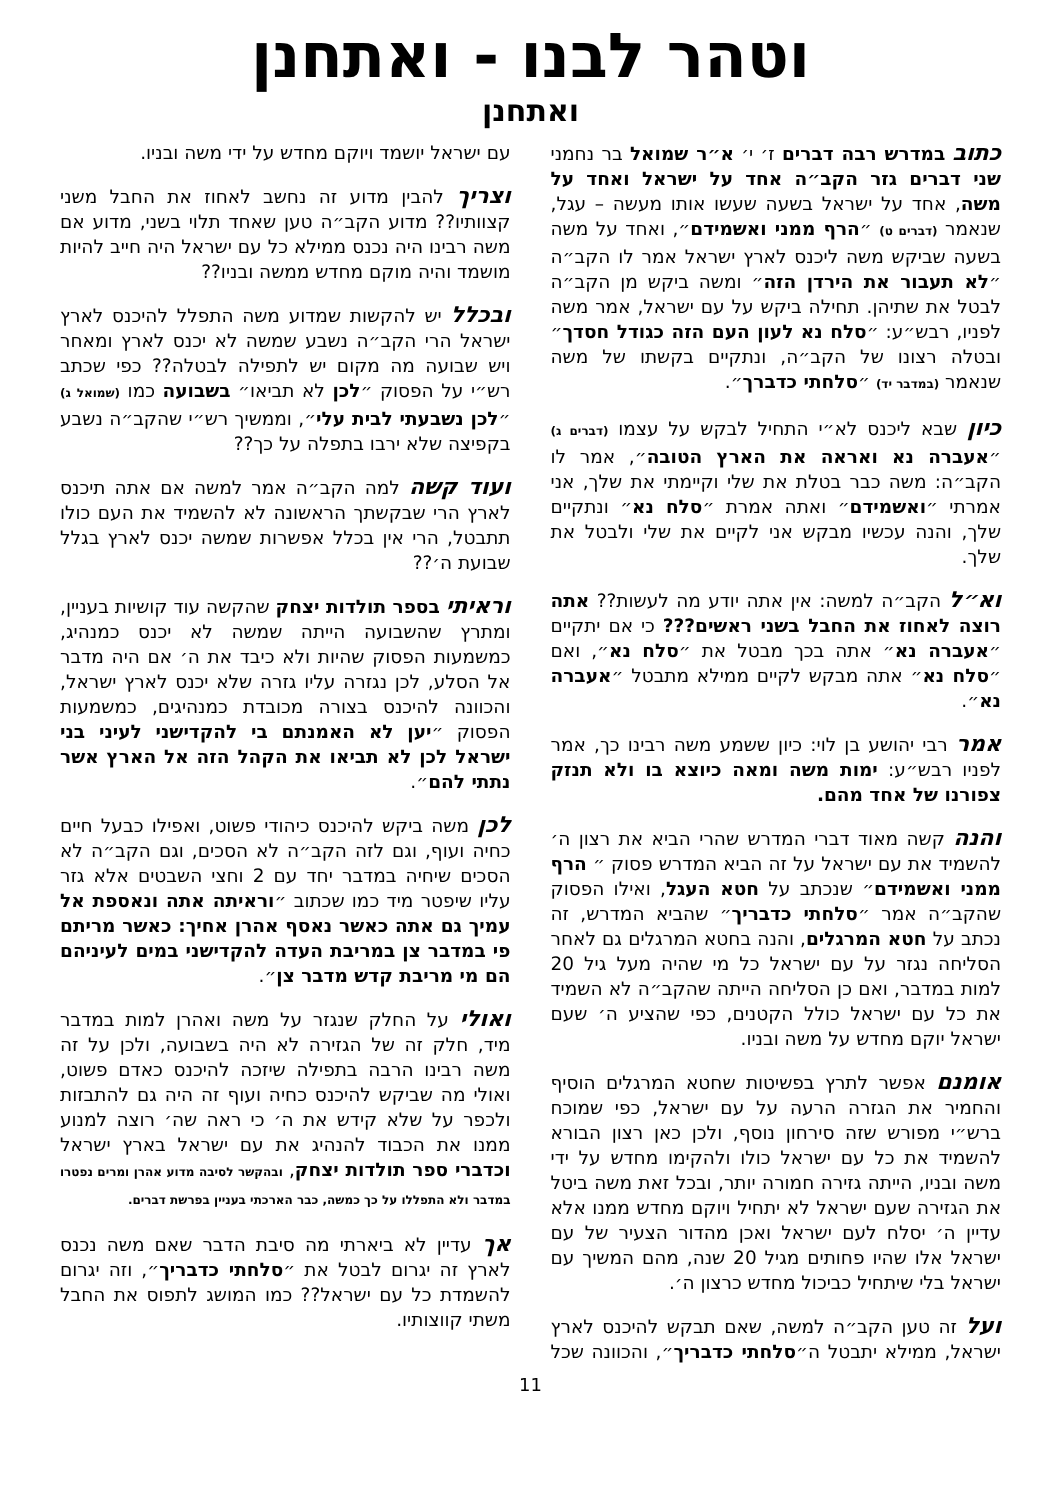וטהר לבנו - ואתחנן
ואתחנן
כתוב במדרש רבה דברים ז׳ י׳ א״ר שמואל בר נחמני שני דברים גזר הקב״ה אחד על ישראל ואחד על משה, אחד על ישראל בשעה שעשו אותו מעשה – עגל, שנאמר (דברים ט) ״הרף ממני ואשמידם״, ואחד על משה בשעה שביקש משה ליכנס לארץ ישראל אמר לו הקב״ה ״לא תעבור את הירדן הזה״ ומשה ביקש מן הקב״ה לבטל את שתיהן. תחילה ביקש על עם ישראל, אמר משה לפניו, רבש״ע: ״סלח נא לעון העם הזה כגודל חסדך״ ובטלה רצונו של הקב״ה, ונתקיים בקשתו של משה שנאמר (במדבר יד) ״סלחתי כדברך״.
כיון שבא ליכנס לא״י התחיל לבקש על עצמו (דברים ג) ״אעברה נא ואראה את הארץ הטובה״, אמר לו הקב״ה: משה כבר בטלת את שלי וקיימתי את שלך, אני אמרתי ״ואשמידם״ ואתה אמרת ״סלח נא״ ונתקיים שלך, והנה עכשיו מבקש אני לקיים את שלי ולבטל את שלך.
וא״ל הקב״ה למשה: אין אתה יודע מה לעשות?? אתה רוצה לאחוז את החבל בשני ראשים??? כי אם יתקיים ״אעברה נא״ אתה בכך מבטל את ״סלח נא״, ואם ״סלח נא״ אתה מבקש לקיים ממילא מתבטל ״אעברה נא״.
אמר רבי יהושע בן לוי: כיון ששמע משה רבינו כך, אמר לפניו רבש״ע: ימות משה ומאה כיוצא בו ולא תנזק צפורנו של אחד מהם.
והנה קשה מאוד דברי המדרש שהרי הביא את רצון ה׳ להשמיד את עם ישראל על זה הביא המדרש פסוק ״ הרף ממני ואשמידם״ שנכתב על חטא העגל, ואילו הפסוק שהקב״ה אמר ״סלחתי כדבריך״ שהביא המדרש, זה נכתב על חטא המרגלים, והנה בחטא המרגלים גם לאחר הסליחה נגזר על עם ישראל כל מי שהיה מעל גיל 20 למות במדבר, ואם כן הסליחה הייתה שהקב״ה לא השמיד את כל עם ישראל כולל הקטנים, כפי שהציע ה׳ שעם ישראל יוקם מחדש על משה ובניו.
אומנם אפשר לתרץ בפשיטות שחטא המרגלים הוסיף והחמיר את הגזרה הרעה על עם ישראל, כפי שמוכח ברש״י מפורש שזה סירחון נוסף, ולכן כאן רצון הבורא להשמיד את כל עם ישראל כולו ולהקימו מחדש על ידי משה ובניו, הייתה גזירה חמורה יותר, ובכל זאת משה ביטל את הגזירה שעם ישראל לא יתחיל ויוקם מחדש ממנו אלא עדיין ה׳ יסלח לעם ישראל ואכן מהדור הצעיר של עם ישראל אלו שהיו פחותים מגיל 20 שנה, מהם המשיך עם ישראל בלי שיתחיל כביכול מחדש כרצון ה׳.
ועל זה טען הקב״ה למשה, שאם תבקש להיכנס לארץ ישראל, ממילא יתבטל ה״סלחתי כדבריך״, והכוונה שכל עם ישראל יושמד ויוקם מחדש על ידי משה ובניו.
וצריך להבין מדוע זה נחשב לאחוז את החבל משני קצוותיו?? מדוע הקב״ה טען שאחד תלוי בשני, מדוע אם משה רבינו היה נכנס ממילא כל עם ישראל היה חייב להיות מושמד והיה מוקם מחדש ממשה ובניו??
ובכלל יש להקשות שמדוע משה התפלל להיכנס לארץ ישראל הרי הקב״ה נשבע שמשה לא יכנס לארץ ומאחר ויש שבועה מה מקום יש לתפילה לבטלה?? כפי שכתב רש״י על הפסוק ״לכן לא תביאו״ בשבועה כמו (שמואל ג) ״לכן נשבעתי לבית עלי״, וממשיך רש״י שהקב״ה נשבע בקפיצה שלא ירבו בתפלה על כך??
ועוד קשה למה הקב״ה אמר למשה אם אתה תיכנס לארץ הרי שבקשתך הראשונה לא להשמיד את העם כולו תתבטל, הרי אין בכלל אפשרות שמשה יכנס לארץ בגלל שבועת ה׳??
וראיתי בספר תולדות יצחק שהקשה עוד קושיות בעניין, ומתרץ שהשבועה הייתה שמשה לא יכנס כמנהיג, כמשמעות הפסוק שהיות ולא כיבד את ה׳ אם היה מדבר אל הסלע, לכן נגזרה עליו גזרה שלא יכנס לארץ ישראל, והכוונה להיכנס בצורה מכובדת כמנהיגים, כמשמעות הפסוק ״יען לא האמנתם בי להקדישני לעיני בני ישראל לכן לא תביאו את הקהל הזה אל הארץ אשר נתתי להם״.
לכן משה ביקש להיכנס כיהודי פשוט, ואפילו כבעל חיים כחיה ועוף, וגם לזה הקב״ה לא הסכים, וגם הקב״ה לא הסכים שיחיה במדבר יחד עם 2 וחצי השבטים אלא גזר עליו שיפטר מיד כמו שכתוב ״וראיתה אתה ונאספת אל עמיך גם אתה כאשר נאסף אהרן אחיך: כאשר מריתם פי במדבר צן במריבת העדה להקדישני במים לעיניהם הם מי מריבת קדש מדבר צן״.
ואולי על החלק שנגזר על משה ואהרן למות במדבר מיד, חלק זה של הגזירה לא היה בשבועה, ולכן על זה משה רבינו הרבה בתפילה שיזכה להיכנס כאדם פשוט, ואולי מה שביקש להיכנס כחיה ועוף זה היה גם להתבזות ולכפר על שלא קידש את ה׳ כי ראה שה׳ רוצה למנוע ממנו את הכבוד להנהיג את עם ישראל בארץ ישראל וכדברי ספר תולדות יצחק, ובהקשר לסיבה מדוע אהרן ומרים נפטרו במדבר ולא התפללו על כך כמשה, כבר הארכתי בעניין בפרשת דברים.
אך עדיין לא ביארתי מה סיבת הדבר שאם משה נכנס לארץ זה יגרום לבטל את ״סלחתי כדבריך״, וזה יגרום להשמדת כל עם ישראל?? כמו המושג לתפוס את החבל משתי קווצותיו.
11